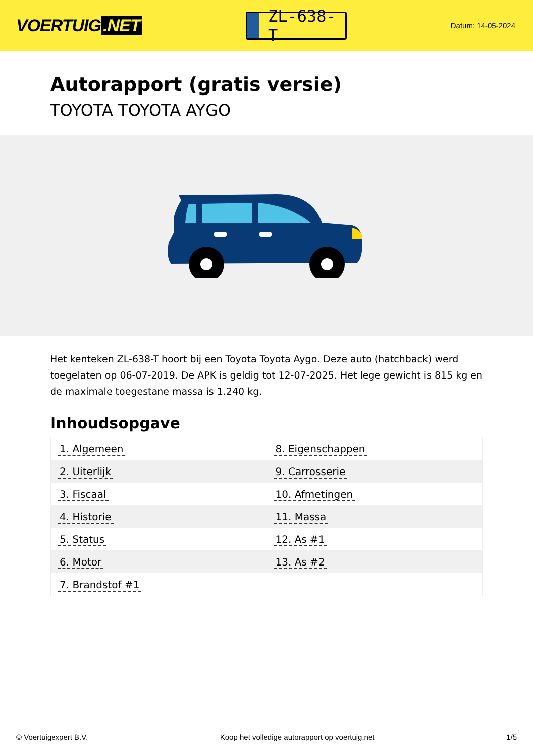VOERTUIG.NET
ZL-638-T
Datum: 14-05-2024
Autorapport (gratis versie)
TOYOTA TOYOTA AYGO
Het kenteken ZL-638-T hoort bij een Toyota Toyota Aygo. Deze auto (hatchback) werd toegelaten op 06-07-2019. De APK is geldig tot 12-07-2025. Het lege gewicht is 815 kg en de maximale toegestane massa is 1.240 kg.
Inhoudsopgave
| 1. Algemeen | 8. Eigenschappen |
| 2. Uiterlijk | 9. Carrosserie |
| 3. Fiscaal | 10. Afmetingen |
| 4. Historie | 11. Massa |
| 5. Status | 12. As #1 |
| 6. Motor | 13. As #2 |
| 7. Brandstof #1 | |
© Voertuigexpert B.V. Koop het volledige autorapport op voertuig.net 1/5